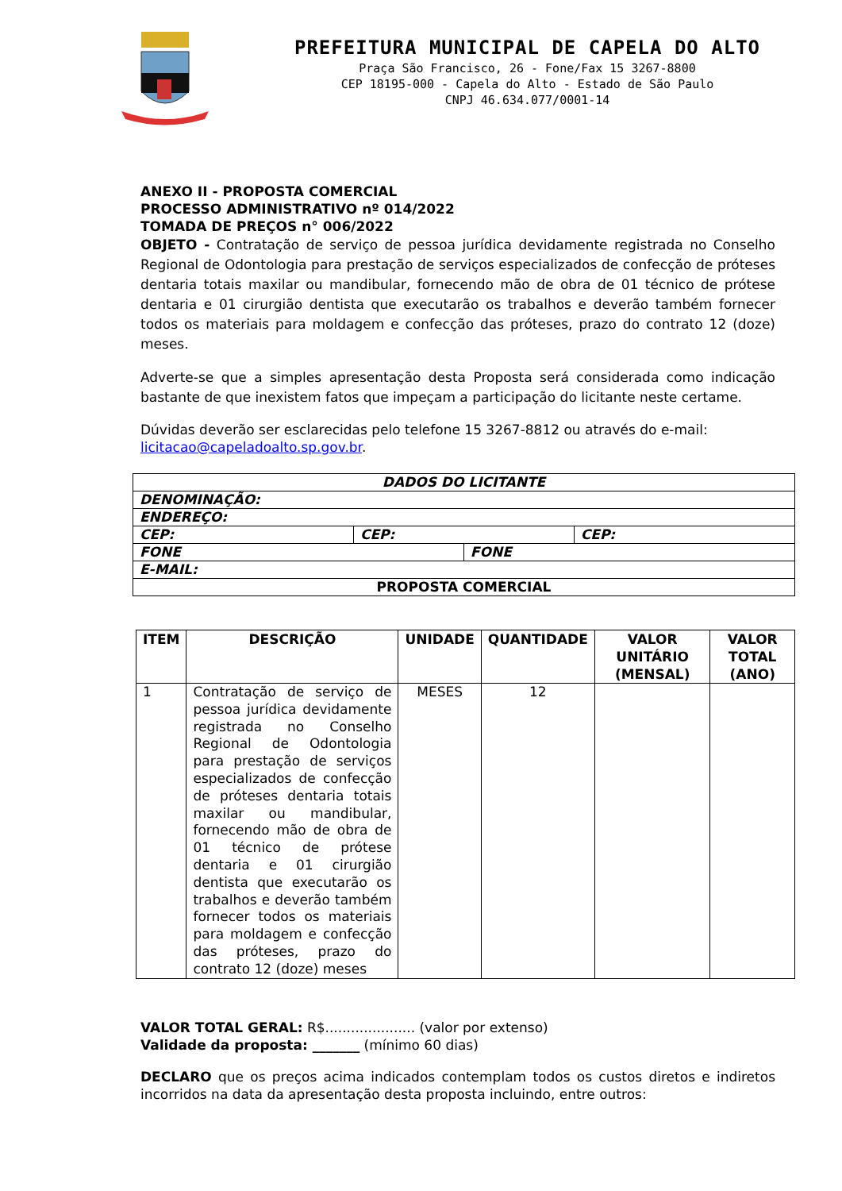PREFEITURA MUNICIPAL DE CAPELA DO ALTO
Praça São Francisco, 26 - Fone/Fax 15 3267-8800
CEP 18195-000 - Capela do Alto - Estado de São Paulo
CNPJ 46.634.077/0001-14
ANEXO II - PROPOSTA COMERCIAL
PROCESSO ADMINISTRATIVO nº 014/2022
TOMADA DE PREÇOS n° 006/2022
OBJETO - Contratação de serviço de pessoa jurídica devidamente registrada no Conselho Regional de Odontologia para prestação de serviços especializados de confecção de próteses dentaria totais maxilar ou mandibular, fornecendo mão de obra de 01 técnico de prótese dentaria e 01 cirurgião dentista que executarão os trabalhos e deverão também fornecer todos os materiais para moldagem e confecção das próteses, prazo do contrato 12 (doze) meses.
Adverte-se que a simples apresentação desta Proposta será considerada como indicação bastante de que inexistem fatos que impeçam a participação do licitante neste certame.
Dúvidas deverão ser esclarecidas pelo telefone 15 3267-8812 ou através do e-mail:
licitacao@capeladoalto.sp.gov.br.
| DADOS DO LICITANTE | | | |
| DENOMINAÇÃO: | | | |
| ENDEREÇO: | | | |
| CEP: | CEP: | | CEP: |
| FONE | | FONE | |
| E-MAIL: | | | |
| PROPOSTA COMERCIAL | | | |
| ITEM | DESCRIÇÃO | UNIDADE | QUANTIDADE | VALOR UNITÁRIO (MENSAL) | VALOR TOTAL (ANO) |
| --- | --- | --- | --- | --- | --- |
| 1 | Contratação de serviço de pessoa jurídica devidamente registrada no Conselho Regional de Odontologia para prestação de serviços especializados de confecção de próteses dentaria totais maxilar ou mandibular, fornecendo mão de obra de 01 técnico de prótese dentaria e 01 cirurgião dentista que executarão os trabalhos e deverão também fornecer todos os materiais para moldagem e confecção das próteses, prazo do contrato 12 (doze) meses | MESES | 12 | | |
VALOR TOTAL GERAL: R$..................... (valor por extenso)
Validade da proposta: _______ (mínimo 60 dias)
DECLARO que os preços acima indicados contemplam todos os custos diretos e indiretos incorridos na data da apresentação desta proposta incluindo, entre outros: